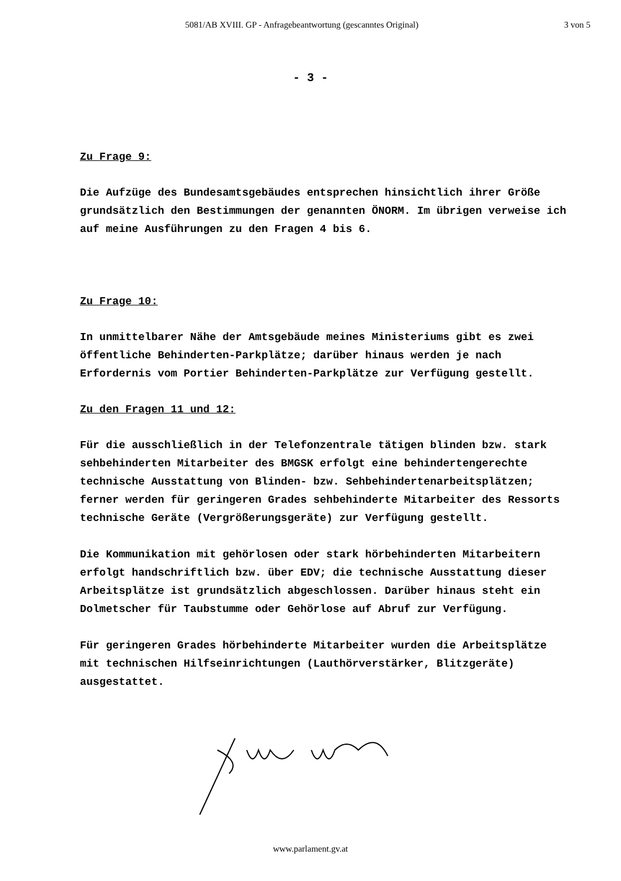5081/AB XVIII. GP - Anfragebeantwortung (gescanntes Original) 3 von 5
- 3 -
Zu Frage 9:
Die Aufzüge des Bundesamtsgebäudes entsprechen hinsichtlich ihrer Größe grundsätzlich den Bestimmungen der genannten ÖNORM. Im übrigen verweise ich auf meine Ausführungen zu den Fragen 4 bis 6.
Zu Frage 10:
In unmittelbarer Nähe der Amtsgebäude meines Ministeriums gibt es zwei öffentliche Behinderten-Parkplätze; darüber hinaus werden je nach Erfordernis vom Portier Behinderten-Parkplätze zur Verfügung gestellt.
Zu den Fragen 11 und 12:
Für die ausschließlich in der Telefonzentrale tätigen blinden bzw. stark sehbehinderten Mitarbeiter des BMGSK erfolgt eine behindertengerechte technische Ausstattung von Blinden- bzw. Sehbehindertenarbeitsplätzen; ferner werden für geringeren Grades sehbehinderte Mitarbeiter des Ressorts technische Geräte (Vergrößerungsgeräte) zur Verfügung gestellt.
Die Kommunikation mit gehörlosen oder stark hörbehinderten Mitarbeitern erfolgt handschriftlich bzw. über EDV; die technische Ausstattung dieser Arbeitsplätze ist grundsätzlich abgeschlossen. Darüber hinaus steht ein Dolmetscher für Taubstumme oder Gehörlose auf Abruf zur Verfügung.
Für geringeren Grades hörbehinderte Mitarbeiter wurden die Arbeitsplätze mit technischen Hilfseinrichtungen (Lauthörverstärker, Blitzgeräte) ausgestattet.
www.parlament.gv.at